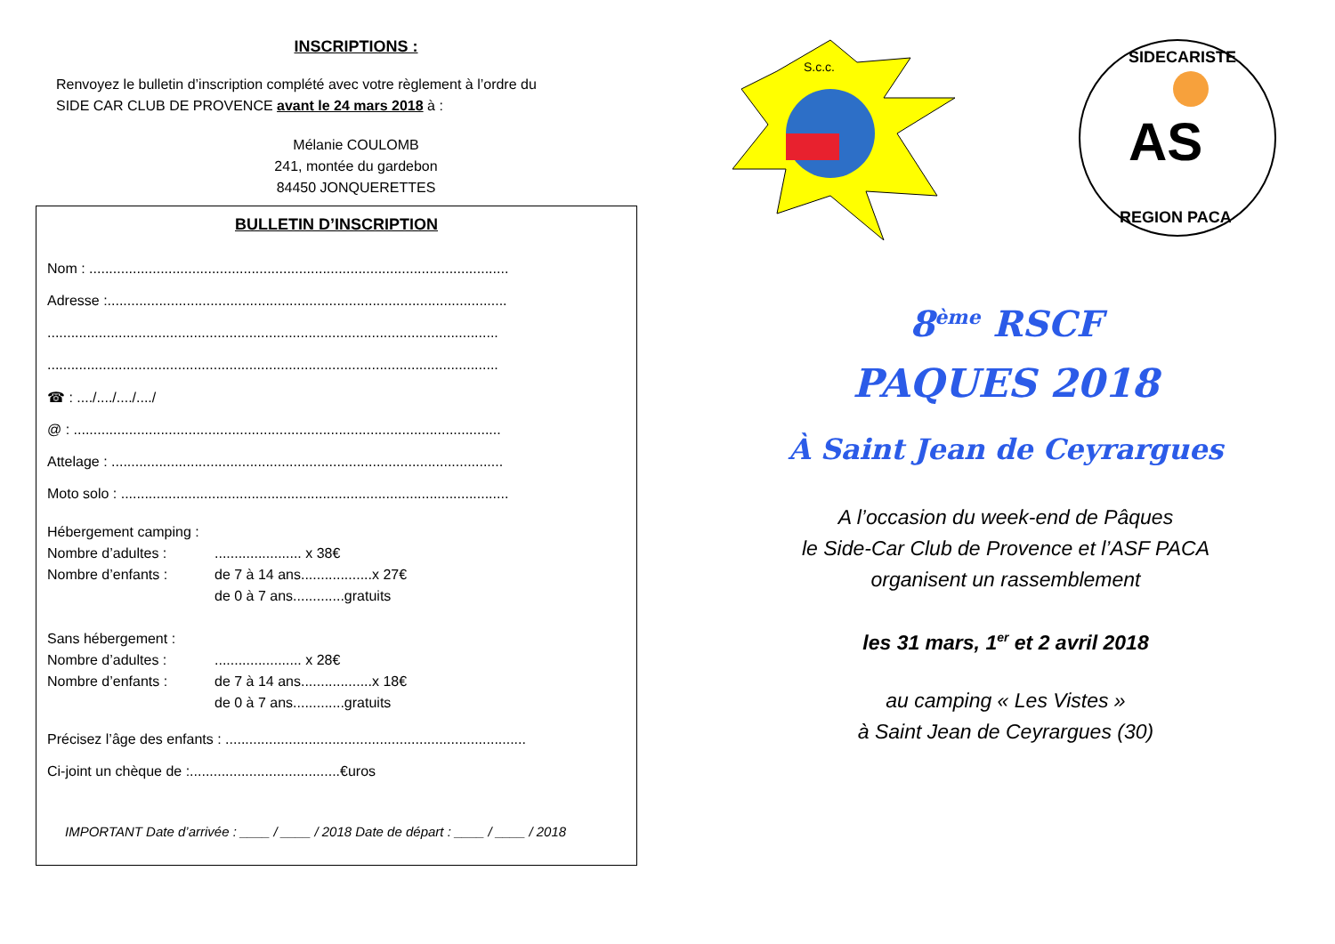INSCRIPTIONS :
Renvoyez le bulletin d’inscription complété avec votre règlement à l’ordre du
SIDE CAR CLUB DE PROVENCE avant le 24 mars 2018 à :
Mélanie COULOMB
241, montée du gardebon
84450 JONQUERETTES
BULLETIN D’INSCRIPTION
Nom : ..........................................................................................................
Adresse :.....................................................................................................
..................................................................................................................
..................................................................................................................
☎ : ..../..../..../..../
@ : ............................................................................................................
Attelage : ...................................................................................................
Moto solo : ..................................................................................................
Hébergement camping :
Nombre d’adultes :...................... x 38€
Nombre d’enfants : de 7 à 14 ans..................x 27€
de 0 à 7 ans.............gratuits
Sans hébergement :
Nombre d’adultes :...................... x 28€
Nombre d’enfants : de 7 à 14 ans..................x 18€
de 0 à 7 ans.............gratuits
Précisez l’âge des enfants : ............................................................................
Ci-joint un chèque de :......................................€uros
IMPORTANT Date d’arrivée : ____ / ____ / 2018 Date de départ : ____ / ____ / 2018
S.c.c.
SIDECARISTE
REGION PACA
AS
8<sup>ème</sup> RSCF
PAQUES 2018
À Saint Jean de Ceyrargues
A l’occasion du week-end de Pâques
le Side-Car Club de Provence et l’ASF PACA
organisent un rassemblement
les 31 mars, 1<sup>er</sup> et 2 avril 2018
au camping « Les Vistes »
à Saint Jean de Ceyrargues (30)